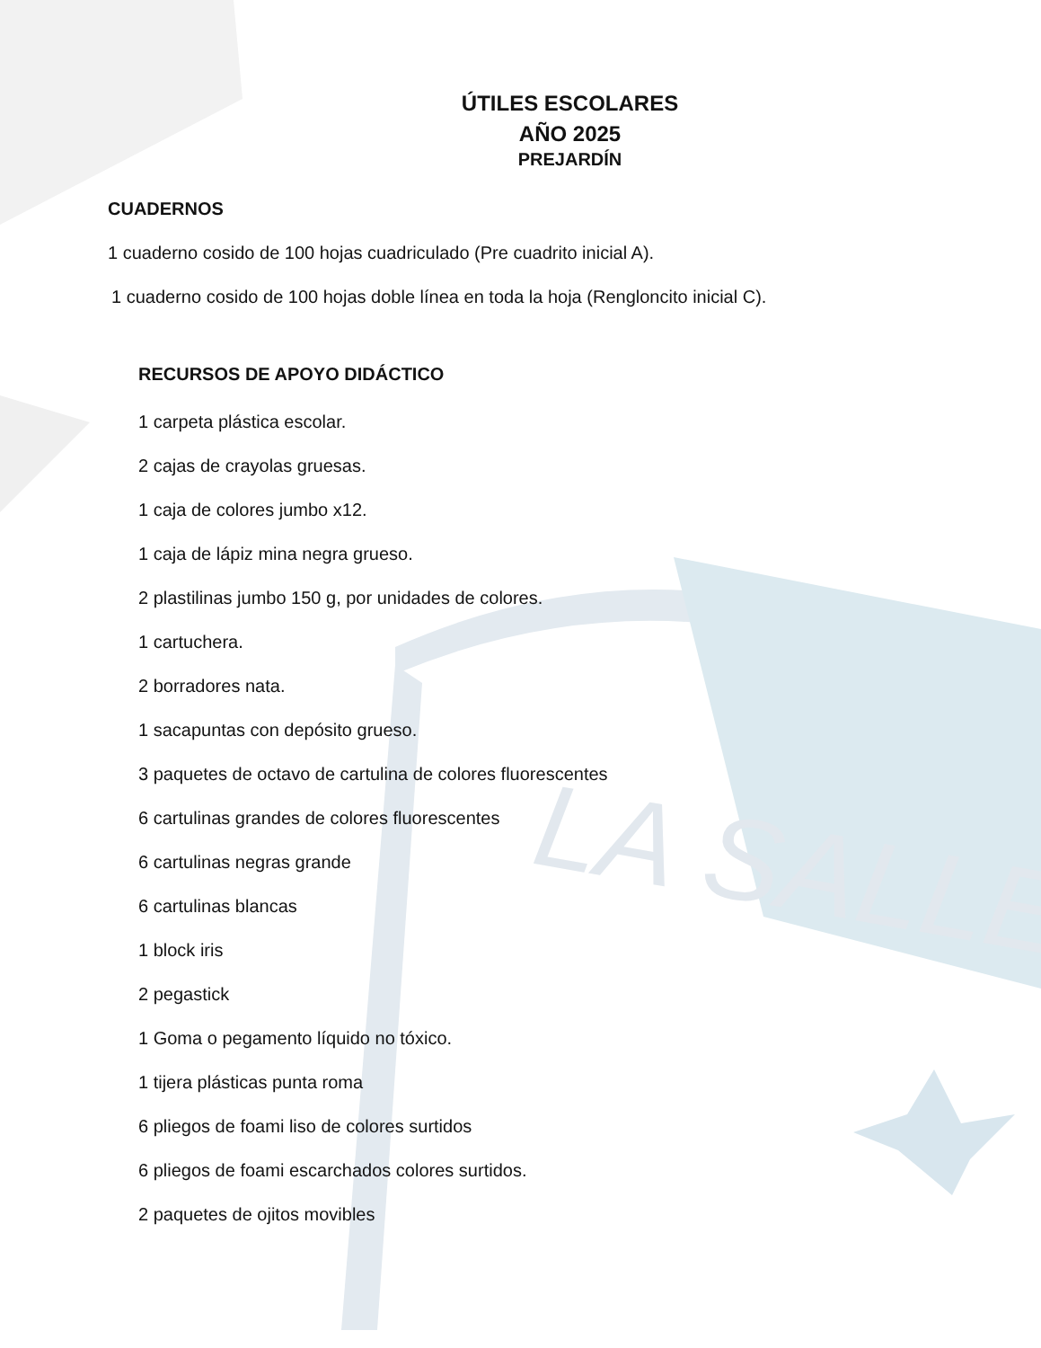LA SALLE
ÚTILES ESCOLARES
AÑO 2025
PREJARDÍN
CUADERNOS
1 cuaderno cosido de 100 hojas cuadriculado (Pre cuadrito inicial A).
1 cuaderno cosido de 100 hojas doble línea en toda la hoja (Rengloncito inicial C).
RECURSOS DE APOYO DIDÁCTICO
1 carpeta plástica escolar.
2 cajas de crayolas gruesas.
1 caja de colores jumbo x12.
1 caja de lápiz mina negra grueso.
2 plastilinas jumbo 150 g, por unidades de colores.
1 cartuchera.
2 borradores nata.
1 sacapuntas con depósito grueso.
3 paquetes de octavo de cartulina de colores fluorescentes
6 cartulinas grandes de colores fluorescentes
6 cartulinas negras grande
6 cartulinas blancas
1 block iris
2 pegastick
1 Goma o pegamento líquido no tóxico.
1 tijera plásticas punta roma
6 pliegos de foami liso de colores surtidos
6 pliegos de foami escarchados colores surtidos.
2 paquetes de ojitos movibles